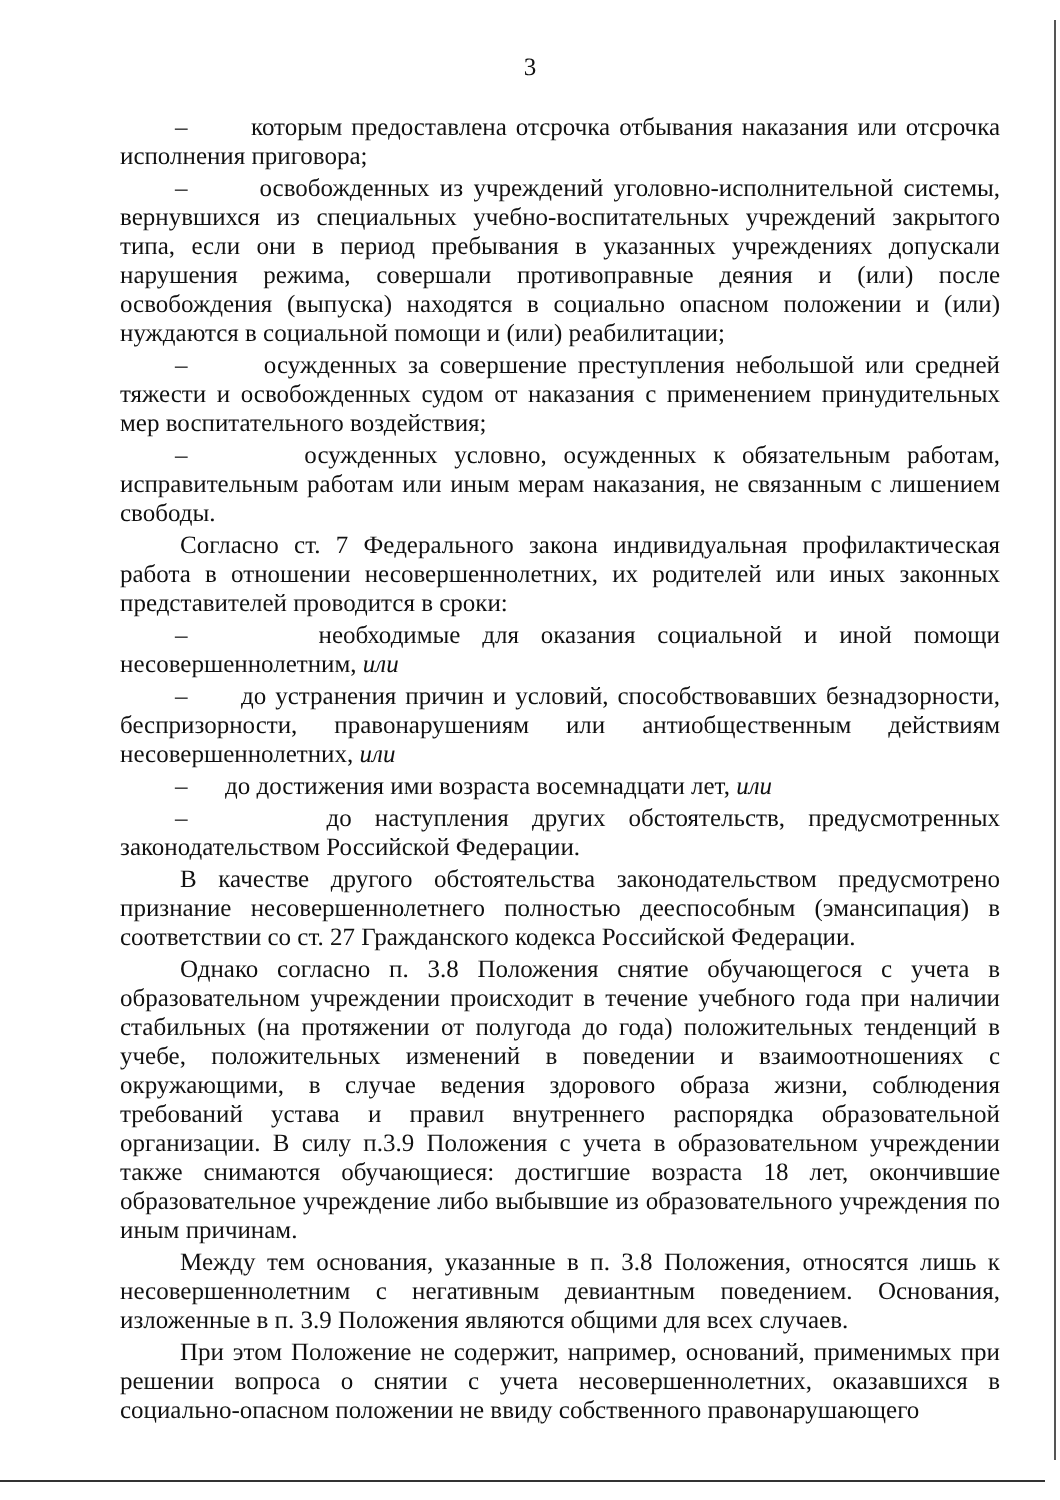3
– которым предоставлена отсрочка отбывания наказания или отсрочка исполнения приговора;
– освобожденных из учреждений уголовно-исполнительной системы, вернувшихся из специальных учебно-воспитательных учреждений закрытого типа, если они в период пребывания в указанных учреждениях допускали нарушения режима, совершали противоправные деяния и (или) после освобождения (выпуска) находятся в социально опасном положении и (или) нуждаются в социальной помощи и (или) реабилитации;
– осужденных за совершение преступления небольшой или средней тяжести и освобожденных судом от наказания с применением принудительных мер воспитательного воздействия;
– осужденных условно, осужденных к обязательным работам, исправительным работам или иным мерам наказания, не связанным с лишением свободы.
Согласно ст. 7 Федерального закона индивидуальная профилактическая работа в отношении несовершеннолетних, их родителей или иных законных представителей проводится в сроки:
– необходимые для оказания социальной и иной помощи несовершеннолетним, или
– до устранения причин и условий, способствовавших безнадзорности, беспризорности, правонарушениям или антиобщественным действиям несовершеннолетних, или
– до достижения ими возраста восемнадцати лет, или
– до наступления других обстоятельств, предусмотренных законодательством Российской Федерации.
В качестве другого обстоятельства законодательством предусмотрено признание несовершеннолетнего полностью дееспособным (эмансипация) в соответствии со ст. 27 Гражданского кодекса Российской Федерации.
Однако согласно п. 3.8 Положения снятие обучающегося с учета в образовательном учреждении происходит в течение учебного года при наличии стабильных (на протяжении от полугода до года) положительных тенденций в учебе, положительных изменений в поведении и взаимоотношениях с окружающими, в случае ведения здорового образа жизни, соблюдения требований устава и правил внутреннего распорядка образовательной организации. В силу п.3.9 Положения с учета в образовательном учреждении также снимаются обучающиеся: достигшие возраста 18 лет, окончившие образовательное учреждение либо выбывшие из образовательного учреждения по иным причинам.
Между тем основания, указанные в п. 3.8 Положения, относятся лишь к несовершеннолетним с негативным девиантным поведением. Основания, изложенные в п. 3.9 Положения являются общими для всех случаев.
При этом Положение не содержит, например, оснований, применимых при решении вопроса о снятии с учета несовершеннолетних, оказавшихся в социально-опасном положении не ввиду собственного правонарушающего